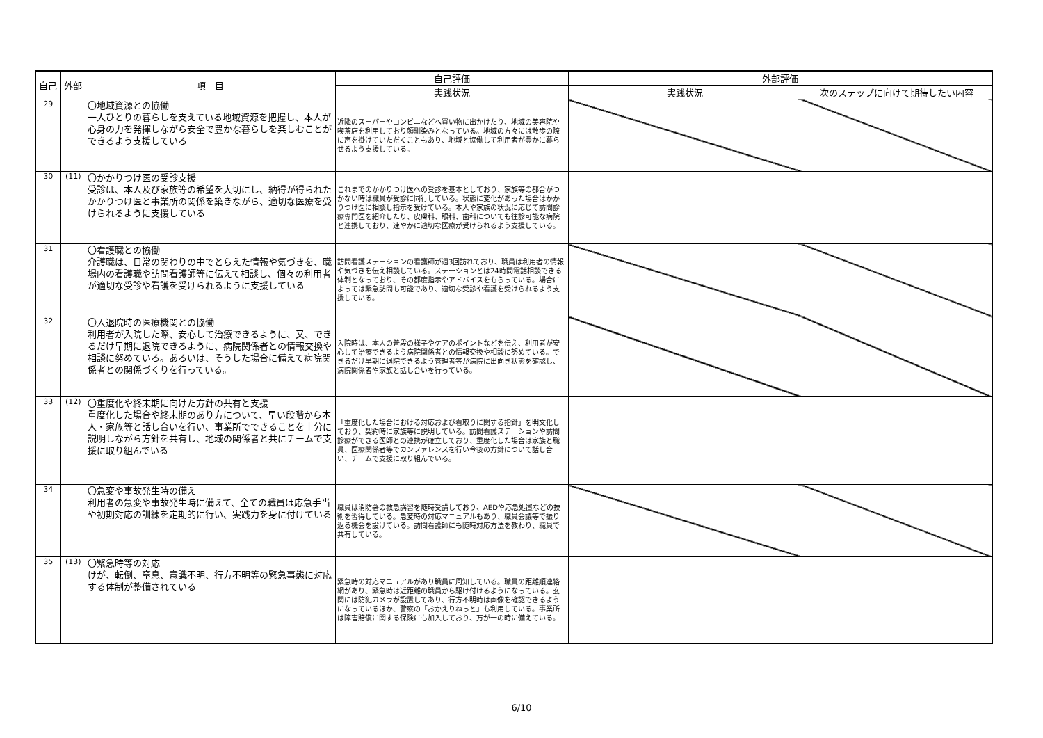| 自己 | 外部 | 項 目 | 自己評価 | 外部評価 | |
| --- | --- | --- | --- | --- | --- |
| | | | 実践状況 | 実践状況 | 次のステップに向けて期待したい内容 |
| 29 | | 〇地域資源との協働 一人ひとりの暮らしを支えている地域資源を把握し、本人が心身の力を発揮しながら安全で豊かな暮らしを楽しむことができるよう支援している | 近隣のスーパーやコンビニなどへ買い物に出かけたり、地域の美容院や喫茶店を利用しており顔馴染みとなっている。地域の方々には散歩の際に声を掛けていただくこともあり、地域と協働して利用者が豊かに暮らせるよう支援している。 | | |
| 30 | (11) | 〇かかりつけ医の受診支援 受診は、本人及び家族等の希望を大切にし、納得が得られたかかりつけ医と事業所の関係を築きながら、適切な医療を受けられるように支援している | これまでのかかりつけ医への受診を基本としており、家族等の都合がつかない時は職員が受診に同行している。状態に変化があった場合はかかりつけ医に相談し指示を受けている。本人や家族の状況に応じて訪問診療専門医を紹介したり、皮膚科、眼科、歯科についても往診可能な病院と連携しており、速やかに適切な医療が受けられるよう支援している。 | | |
| 31 | | 〇看護職との協働 介護職は、日常の関わりの中でとらえた情報や気づきを、職場内の看護職や訪問看護師等に伝えて相談し、個々の利用者が適切な受診や看護を受けられるように支援している | 訪問看護ステーションの看護師が週3回訪れており、職員は利用者の情報や気づきを伝え相談している。ステーションとは24時間電話相談できる体制となっており、その都度指示やアドバイスをもらっている。場合によっては緊急訪問も可能であり、適切な受診や看護を受けられるよう支援している。 | | |
| 32 | | 〇入退院時の医療機関との協働 利用者が入院した際、安心して治療できるように、又、できるだけ早期に退院できるように、病院関係者との情報交換や相談に努めている。あるいは、そうした場合に備えて病院関係者との関係づくりを行っている。 | 入院時は、本人の普段の様子やケアのポイントなどを伝え、利用者が安心して治療できるよう病院関係者との情報交換や相談に努めている。できるだけ早期に退院できるよう管理者等が病院に出向き状態を確認し、病院関係者や家族と話し合いを行っている。 | | |
| 33 | (12) | 〇重度化や終末期に向けた方針の共有と支援 重度化した場合や終末期のあり方について、早い段階から本人・家族等と話し合いを行い、事業所でできることを十分に説明しながら方針を共有し、地域の関係者と共にチームで支援に取り組んでいる | 「重度化した場合における対応および看取りに関する指針」を明文化しており、契約時に家族等に説明している。訪問看護ステーションや訪問診療ができる医師との連携が確立しており、重度化した場合は家族と職員、医療関係者等でカンファレンスを行い今後の方針について話し合い、チームで支援に取り組んでいる。 | | |
| 34 | | 〇急変や事故発生時の備え 利用者の急変や事故発生時に備えて、全ての職員は応急手当や初期対応の訓練を定期的に行い、実践力を身に付けている | 職員は消防署の救急講習を随時受講しており、AEDや応急処置などの技術を習得している。急変時の対応マニュアルもあり、職員会議等で振り返る機会を設けている。訪問看護師にも随時対応方法を教わり、職員で共有している。 | | |
| 35 | (13) | 〇緊急時等の対応 けが、転倒、窒息、意識不明、行方不明等の緊急事態に対応する体制が整備されている | 緊急時の対応マニュアルがあり職員に周知している。職員の距離順連絡網があり、緊急時は近距離の職員から駆け付けるようになっている。玄関には防犯カメラが設置してあり、行方不明時は画像を確認できるようになっているほか、警察の「おかえりねっと」も利用している。事業所は障害賠償に関する保険にも加入しており、万が一の時に備えている。 | | |
6/10